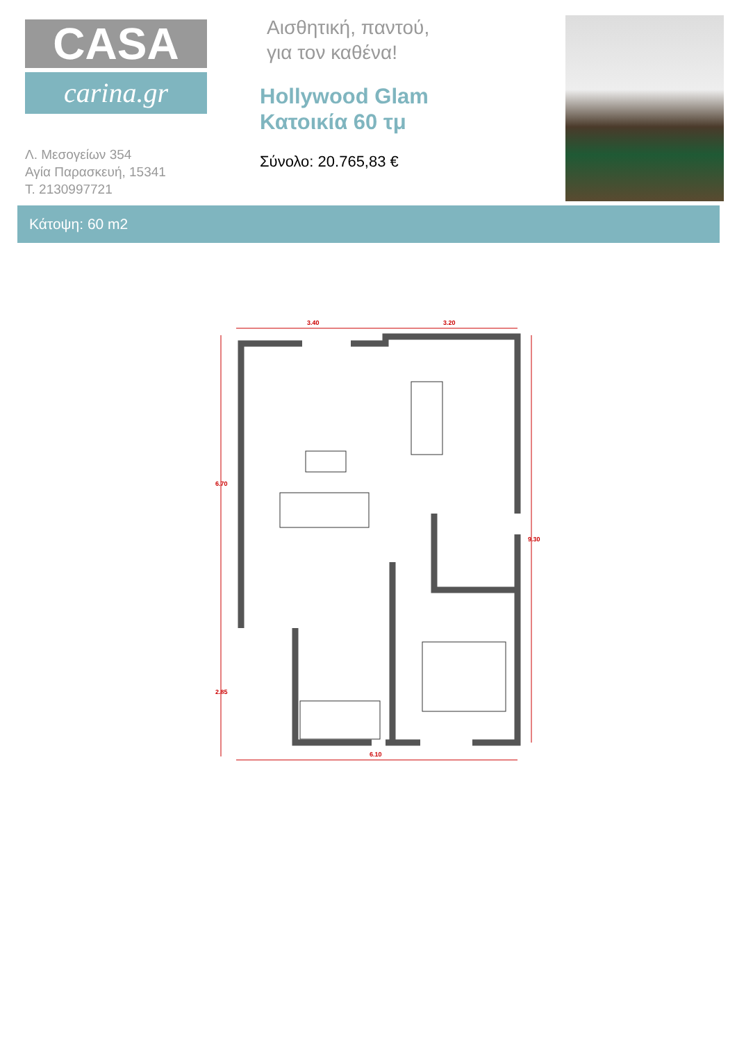CASA
carina.gr
Λ. Μεσογείων 354
Αγία Παρασκευή, 15341
Τ. 2130997721
Αισθητική, παντού,
για τον καθένα!
Hollywood Glam
Κατοικία 60 τμ
Σύνολο: 20.765,83 €
Κάτοψη: 60 m2
3.40
3.20
6.10
6.70
9.30
2.85